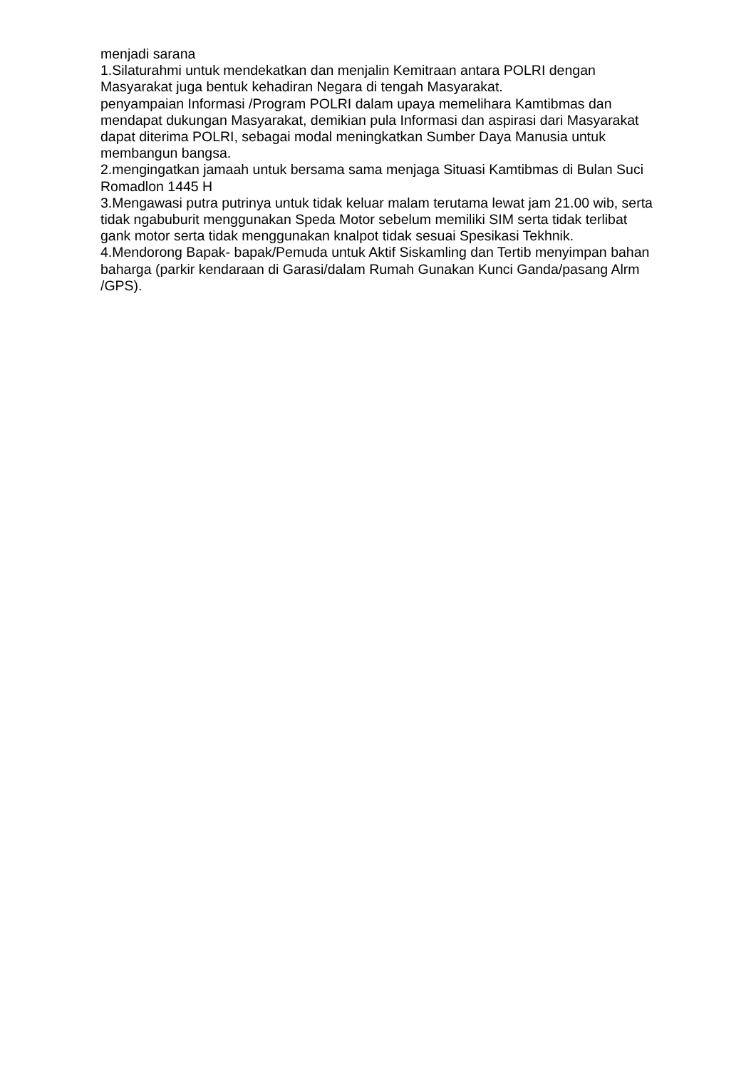menjadi sarana
1.Silaturahmi untuk mendekatkan dan menjalin Kemitraan antara POLRI dengan Masyarakat juga bentuk kehadiran Negara di tengah Masyarakat.
penyampaian Informasi /Program POLRI dalam upaya memelihara Kamtibmas dan mendapat dukungan Masyarakat, demikian pula Informasi dan aspirasi dari Masyarakat dapat diterima POLRI, sebagai modal meningkatkan Sumber Daya Manusia untuk membangun bangsa.
2.mengingatkan jamaah untuk bersama sama menjaga Situasi Kamtibmas di Bulan Suci Romadlon 1445 H
3.Mengawasi putra putrinya untuk tidak keluar malam terutama lewat jam 21.00 wib, serta tidak ngabuburit menggunakan Speda Motor sebelum memiliki SIM serta tidak terlibat gank motor serta tidak menggunakan knalpot tidak sesuai Spesikasi Tekhnik.
4.Mendorong Bapak- bapak/Pemuda untuk Aktif Siskamling dan Tertib menyimpan bahan baharga (parkir kendaraan di Garasi/dalam Rumah Gunakan Kunci Ganda/pasang Alrm /GPS).